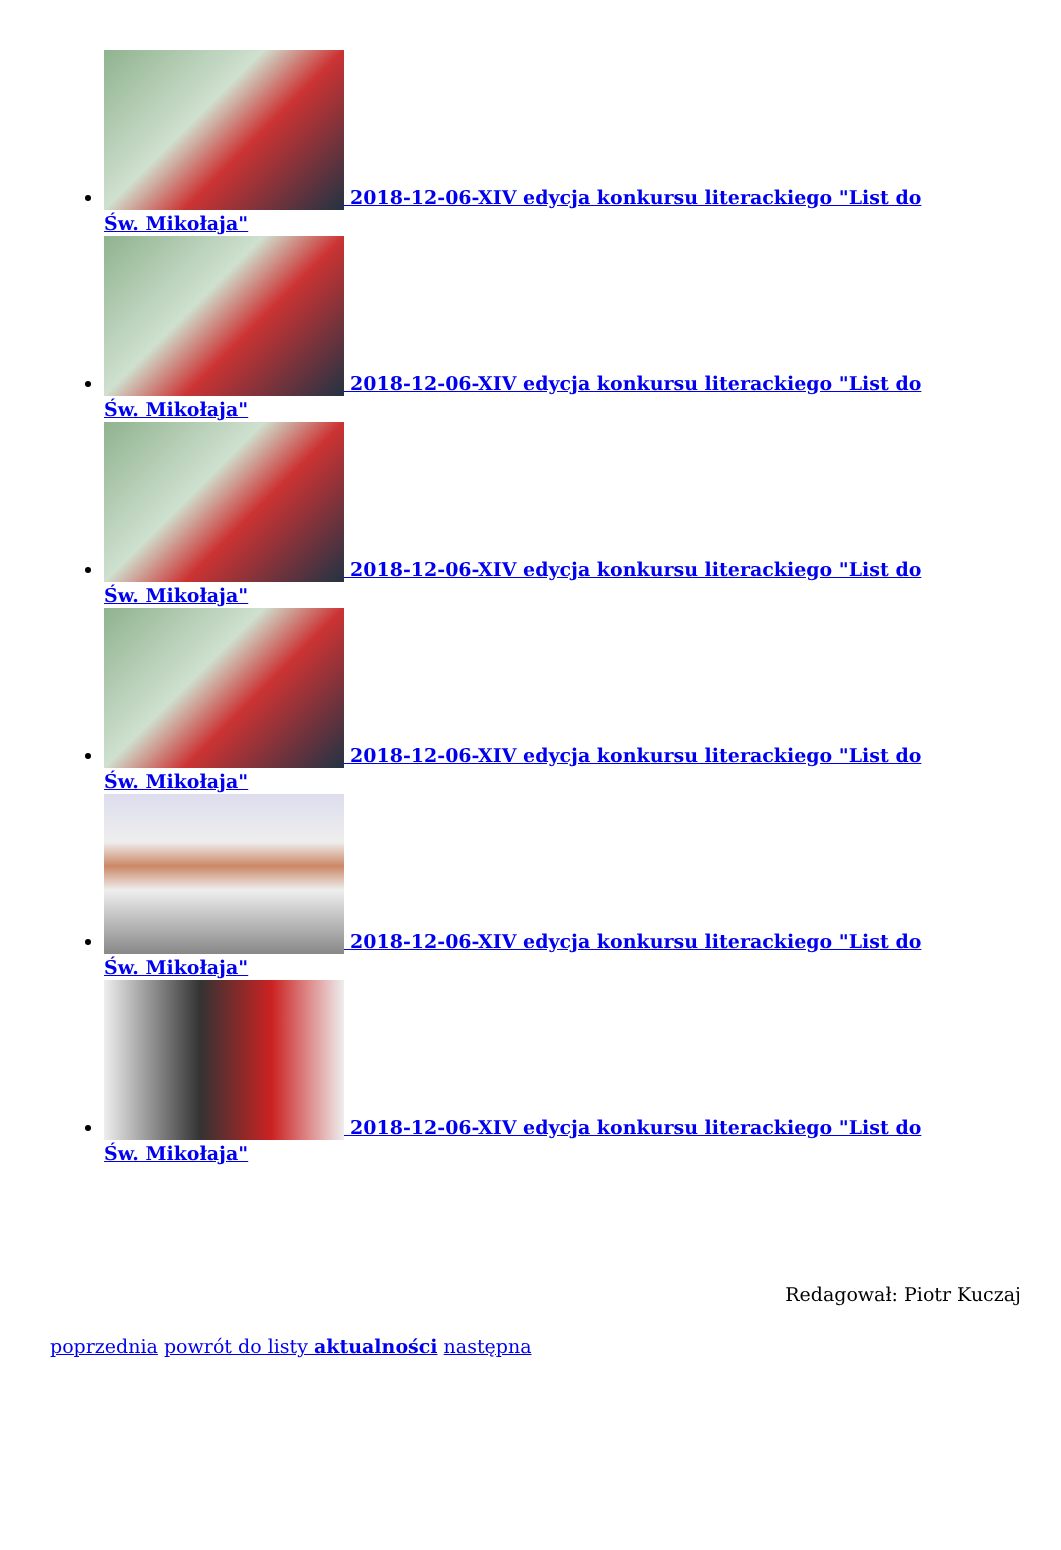2018-12-06-XIV edycja konkursu literackiego "List do Św. Mikołaja"
2018-12-06-XIV edycja konkursu literackiego "List do Św. Mikołaja"
2018-12-06-XIV edycja konkursu literackiego "List do Św. Mikołaja"
2018-12-06-XIV edycja konkursu literackiego "List do Św. Mikołaja"
2018-12-06-XIV edycja konkursu literackiego "List do Św. Mikołaja"
2018-12-06-XIV edycja konkursu literackiego "List do Św. Mikołaja"
Redagował: Piotr Kuczaj
poprzednia powrót do listy aktualności następna